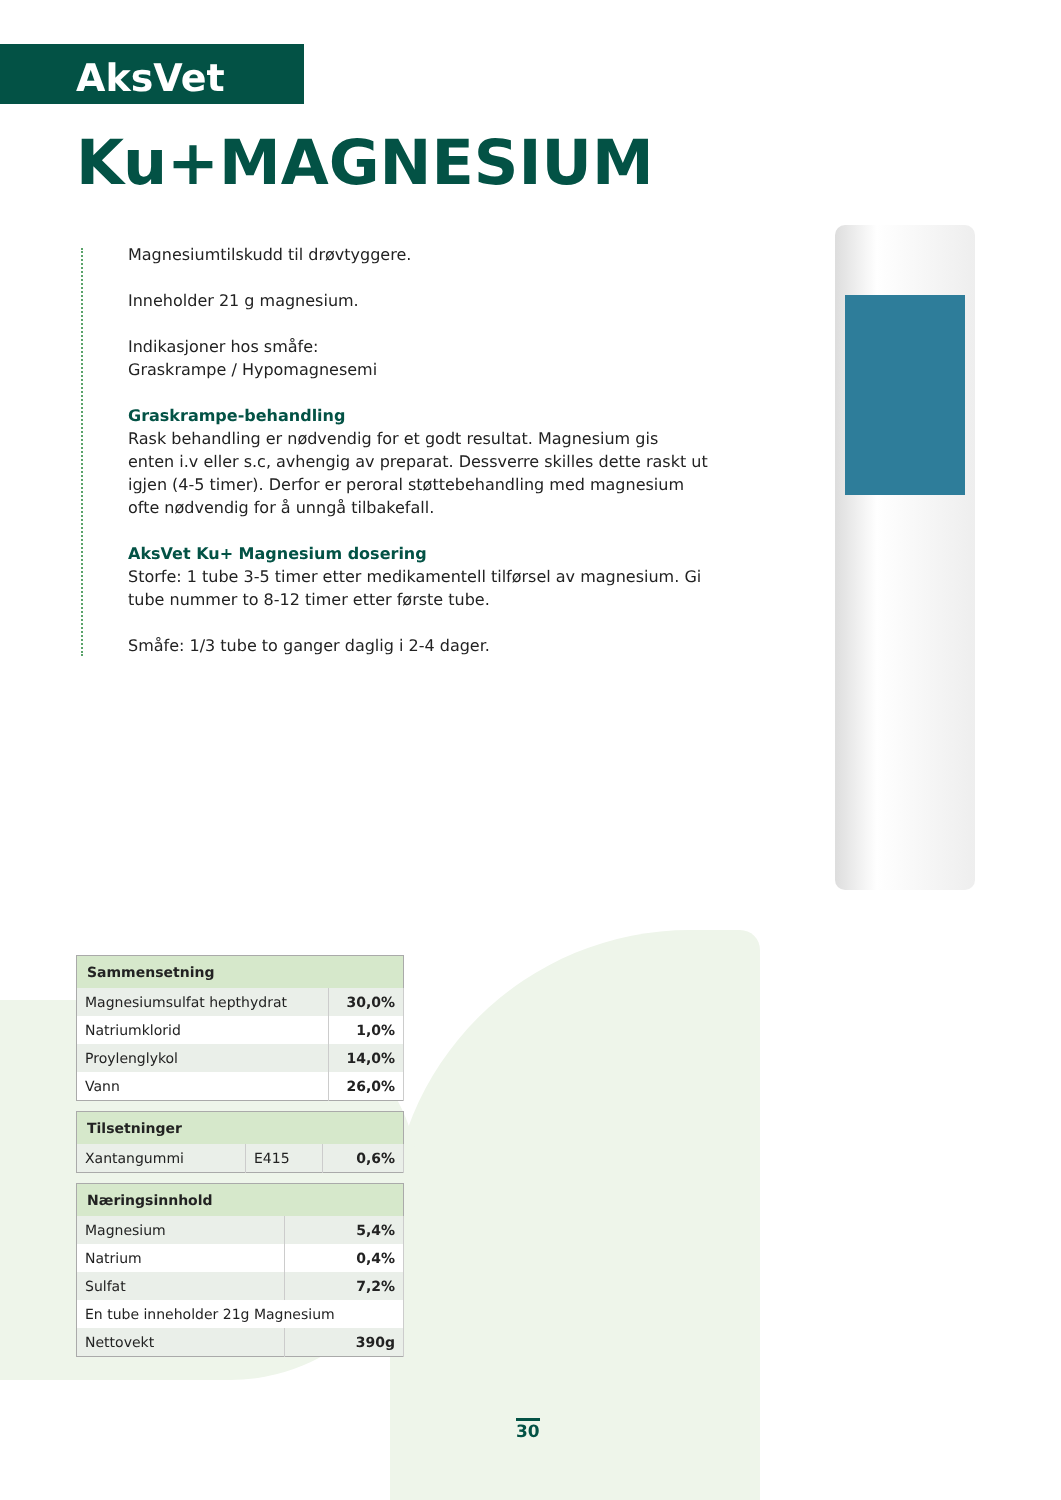AksVet
Ku+MAGNESIUM
Magnesiumtilskudd til drøvtyggere.
Inneholder 21 g magnesium.
Indikasjoner hos småfe:
Graskrampe / Hypomagnesemi
Graskrampe-behandling
Rask behandling er nødvendig for et godt resultat. Magnesium gis enten i.v eller s.c, avhengig av preparat. Dessverre skilles dette raskt ut igjen (4-5 timer). Derfor er peroral støttebehandling med magnesium ofte nødvendig for å unngå tilbakefall.
AksVet Ku+ Magnesium dosering
Storfe: 1 tube 3-5 timer etter medikamentell tilførsel av magnesium. Gi tube nummer to 8-12 timer etter første tube.
Småfe: 1/3 tube to ganger daglig i 2-4 dager.
| Sammensetning | |
| --- | --- |
| Magnesiumsulfat hepthydrat | 30,0% |
| Natriumklorid | 1,0% |
| Proylenglykol | 14,0% |
| Vann | 26,0% |
| Tilsetninger | | |
| --- | --- | --- |
| Xantangummi | E415 | 0,6% |
| Næringsinnhold | |
| --- | --- |
| Magnesium | 5,4% |
| Natrium | 0,4% |
| Sulfat | 7,2% |
| En tube inneholder 21g Magnesium | |
| Nettovekt | 390g |
30